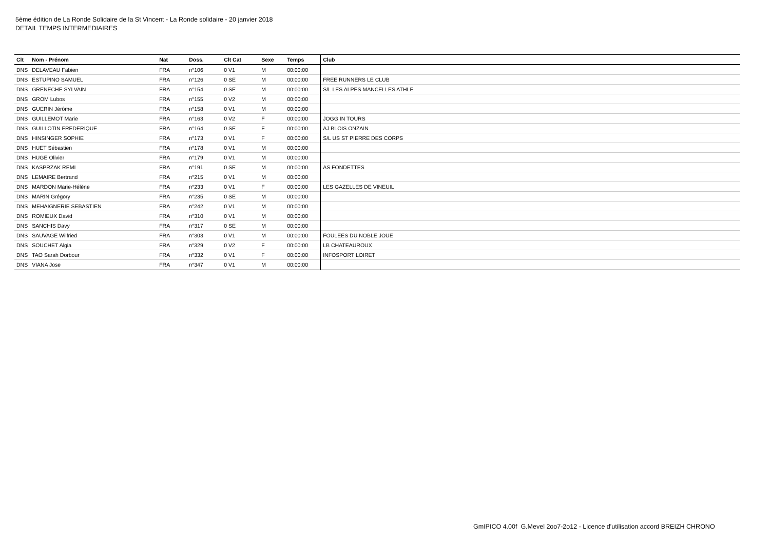5ème édition de La Ronde Solidaire de la St Vincent - La Ronde solidaire - 20 janvier 2018
DETAIL TEMPS INTERMEDIAIRES
| Clt | Nom - Prénom | Nat | Doss. | Clt Cat | Sexe | Temps | Club |
| --- | --- | --- | --- | --- | --- | --- | --- |
| DNS | DELAVEAU Fabien | FRA | n°106 | 0 V1 | M | 00:00:00 | |
| DNS | ESTUPINO SAMUEL | FRA | n°126 | 0 SE | M | 00:00:00 | FREE RUNNERS LE CLUB |
| DNS | GRENECHE SYLVAIN | FRA | n°154 | 0 SE | M | 00:00:00 | S/L LES ALPES MANCELLES ATHLE |
| DNS | GROM Lubos | FRA | n°155 | 0 V2 | M | 00:00:00 | |
| DNS | GUERIN Jérôme | FRA | n°158 | 0 V1 | M | 00:00:00 | |
| DNS | GUILLEMOT Marie | FRA | n°163 | 0 V2 | F | 00:00:00 | JOGG IN TOURS |
| DNS | GUILLOTIN FREDERIQUE | FRA | n°164 | 0 SE | F | 00:00:00 | AJ BLOIS ONZAIN |
| DNS | HINSINGER SOPHIE | FRA | n°173 | 0 V1 | F | 00:00:00 | S/L US ST PIERRE DES CORPS |
| DNS | HUET Sébastien | FRA | n°178 | 0 V1 | M | 00:00:00 | |
| DNS | HUGE Olivier | FRA | n°179 | 0 V1 | M | 00:00:00 | |
| DNS | KASPRZAK REMI | FRA | n°191 | 0 SE | M | 00:00:00 | AS FONDETTES |
| DNS | LEMAIRE Bertrand | FRA | n°215 | 0 V1 | M | 00:00:00 | |
| DNS | MARDON Marie-Hélène | FRA | n°233 | 0 V1 | F | 00:00:00 | LES GAZELLES DE VINEUIL |
| DNS | MARIN Grégory | FRA | n°235 | 0 SE | M | 00:00:00 | |
| DNS | MEHAIGNERIE SEBASTIEN | FRA | n°242 | 0 V1 | M | 00:00:00 | |
| DNS | ROMIEUX David | FRA | n°310 | 0 V1 | M | 00:00:00 | |
| DNS | SANCHIS Davy | FRA | n°317 | 0 SE | M | 00:00:00 | |
| DNS | SAUVAGE Wilfried | FRA | n°303 | 0 V1 | M | 00:00:00 | FOULEES DU NOBLE JOUE |
| DNS | SOUCHET Algia | FRA | n°329 | 0 V2 | F | 00:00:00 | LB CHATEAUROUX |
| DNS | TAO Sarah Dorbour | FRA | n°332 | 0 V1 | F | 00:00:00 | INFOSPORT LOIRET |
| DNS | VIANA Jose | FRA | n°347 | 0 V1 | M | 00:00:00 | |
GmIPICO 4.00f G.Mevel 2oo7-2o12 - Licence d'utilisation accord BREIZH CHRONO